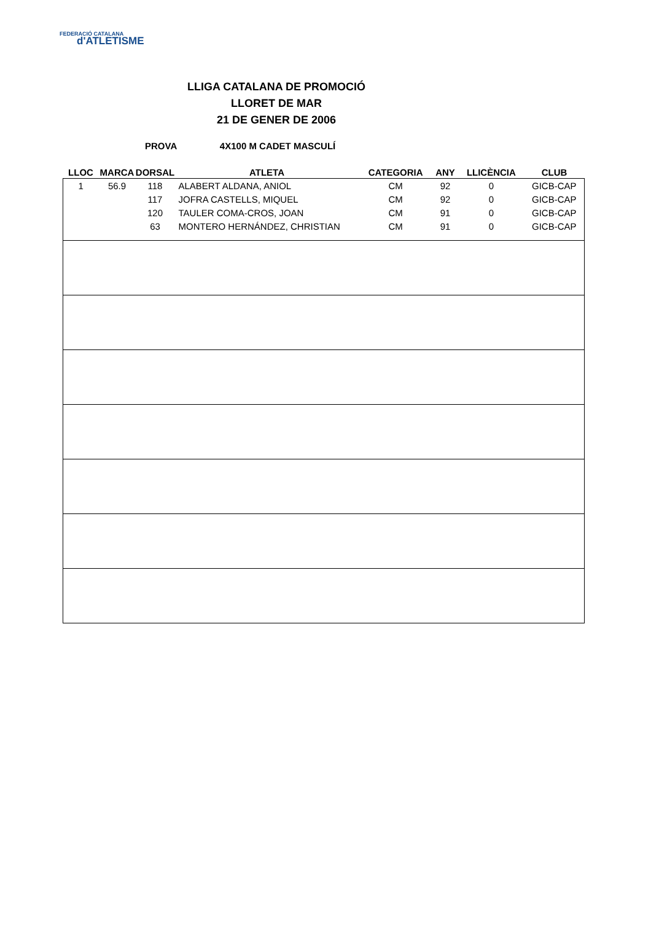FEDERACIÓ CATALANA
d'ATLETISME
LLIGA CATALANA DE PROMOCIÓ
LLORET DE MAR
21 DE GENER DE 2006
PROVA 4X100 M CADET MASCULÍ
| LLOC | MARCA | DORSAL | ATLETA | CATEGORIA | ANY | LLICÈNCIA | CLUB |
| --- | --- | --- | --- | --- | --- | --- | --- |
| 1 | 56.9 | 118 | ALABERT ALDANA, ANIOL | CM | 92 | 0 | GICB-CAP |
| | | 117 | JOFRA CASTELLS, MIQUEL | CM | 92 | 0 | GICB-CAP |
| | | 120 | TAULER COMA-CROS, JOAN | CM | 91 | 0 | GICB-CAP |
| | | 63 | MONTERO HERNÁNDEZ, CHRISTIAN | CM | 91 | 0 | GICB-CAP |